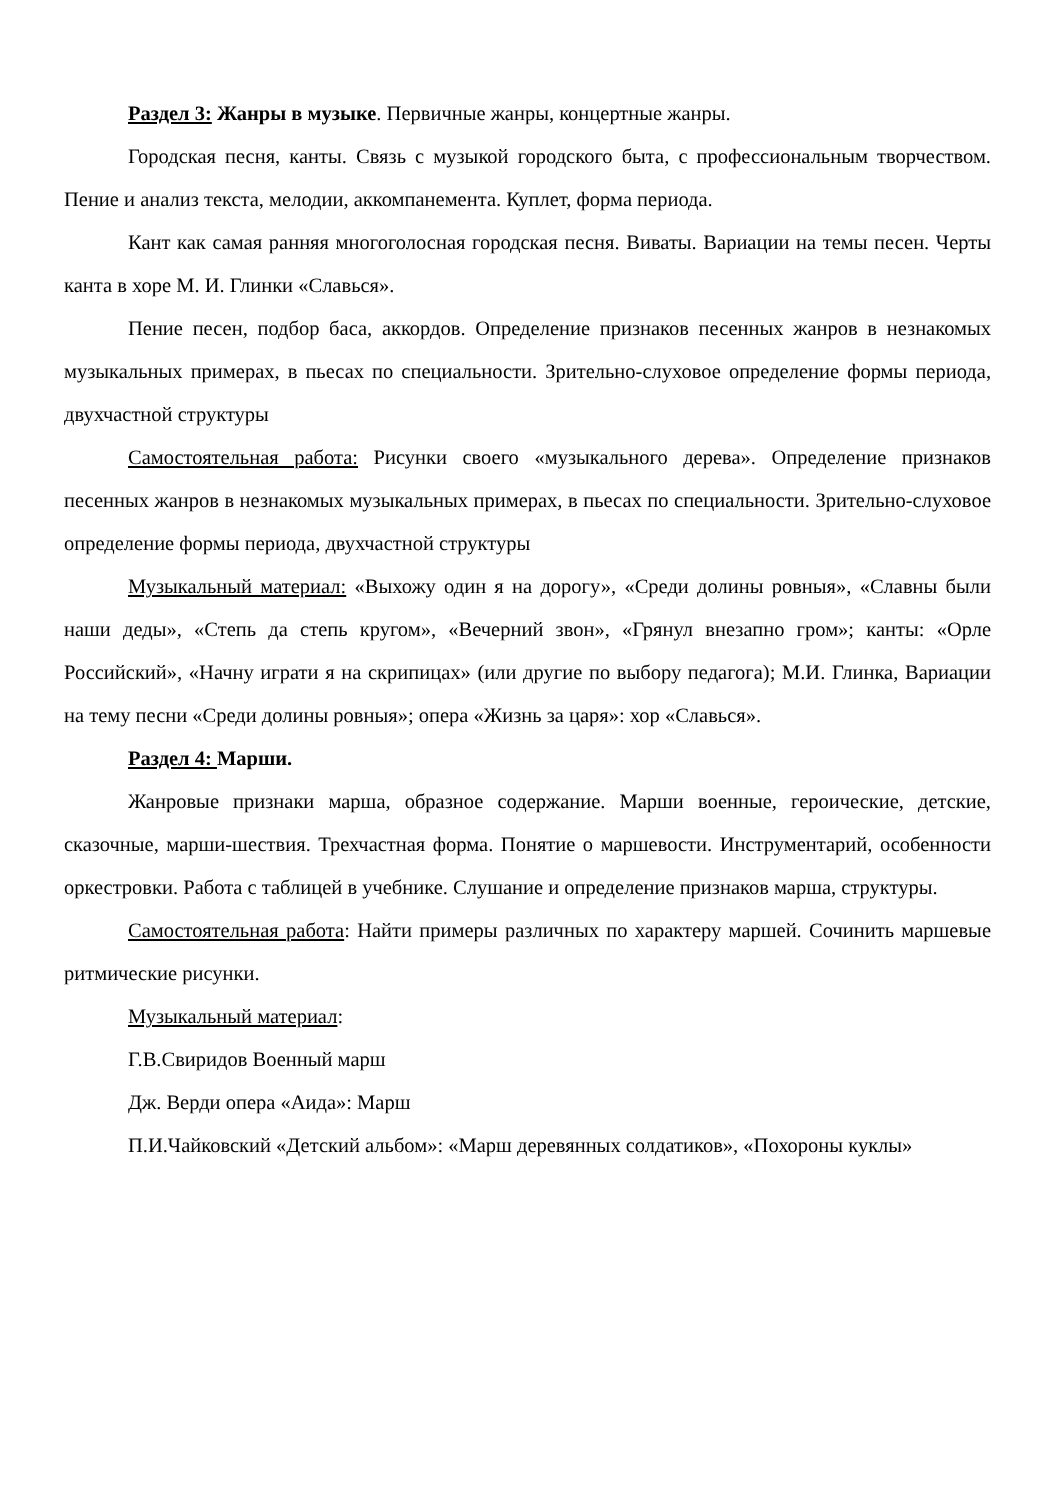Раздел 3: Жанры в музыке. Первичные жанры, концертные жанры.
Городская песня, канты. Связь с музыкой городского быта, с профессиональным творчеством. Пение и анализ текста, мелодии, аккомпанемента. Куплет, форма периода.
Кант как самая ранняя многоголосная городская песня. Виваты. Вариации на темы песен. Черты канта в хоре М. И. Глинки «Славься».
Пение песен, подбор баса, аккордов. Определение признаков песенных жанров в незнакомых музыкальных примерах, в пьесах по специальности. Зрительно-слуховое определение формы периода, двухчастной структуры
Самостоятельная работа: Рисунки своего «музыкального дерева». Определение признаков песенных жанров в незнакомых музыкальных примерах, в пьесах по специальности. Зрительно-слуховое определение формы периода, двухчастной структуры
Музыкальный материал: «Выхожу один я на дорогу», «Среди долины ровныя», «Славны были наши деды», «Степь да степь кругом», «Вечерний звон», «Грянул внезапно гром»; канты: «Орле Российский», «Начну играти я на скрипицах» (или другие по выбору педагога); М.И. Глинка, Вариации на тему песни «Среди долины ровныя»; опера «Жизнь за царя»: хор «Славься».
Раздел 4: Марши.
Жанровые признаки марша, образное содержание. Марши военные, героические, детские, сказочные, марши-шествия. Трехчастная форма. Понятие о маршевости. Инструментарий, особенности оркестровки. Работа с таблицей в учебнике. Слушание и определение признаков марша, структуры.
Самостоятельная работа: Найти примеры различных по характеру маршей. Сочинить маршевые ритмические рисунки.
Музыкальный материал:
Г.В.Свиридов Военный марш
Дж. Верди опера «Аида»: Марш
П.И.Чайковский «Детский альбом»: «Марш деревянных солдатиков», «Похороны куклы»